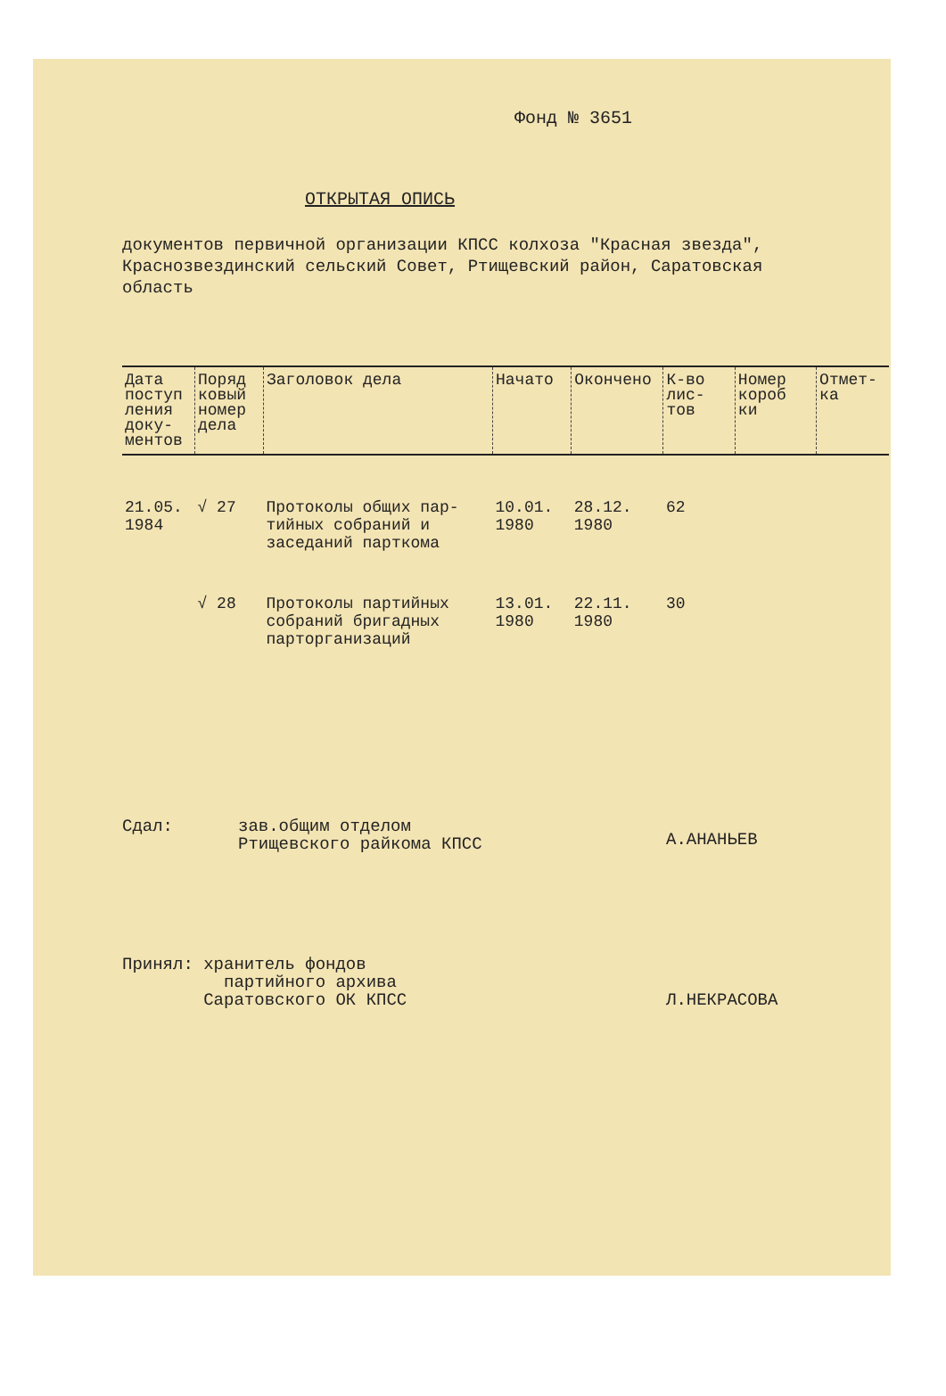Фонд № 3651
ОТКРЫТАЯ ОПИСЬ
документов первичной организации КПСС колхоза "Красная звезда", Краснозвездинский сельский Совет, Ртищевский район, Саратовская область
| Дата поступ ления доку- ментов | Поряд ковый номер дела | Заголовок дела | Начато | Окончено | К-во лис- тов | Номер короб ки | Отмет- ка |
| --- | --- | --- | --- | --- | --- | --- | --- |
| 21.05. 1984 | √ 27 | Протоколы общих пар- тийных собраний и заседаний парткома | 10.01. 1980 | 28.12. 1980 | 62 | | |
| | √ 28 | Протоколы партийных собраний бригадных парторганизаций | 13.01. 1980 | 22.11. 1980 | 30 | | |
Сдал: зав.общим отделом
Ртищевского райкома КПСС А.АНАНЬЕВ
Принял: хранитель фондов
партийного архива
Саратовского ОК КПСС Л.НЕКРАСОВА